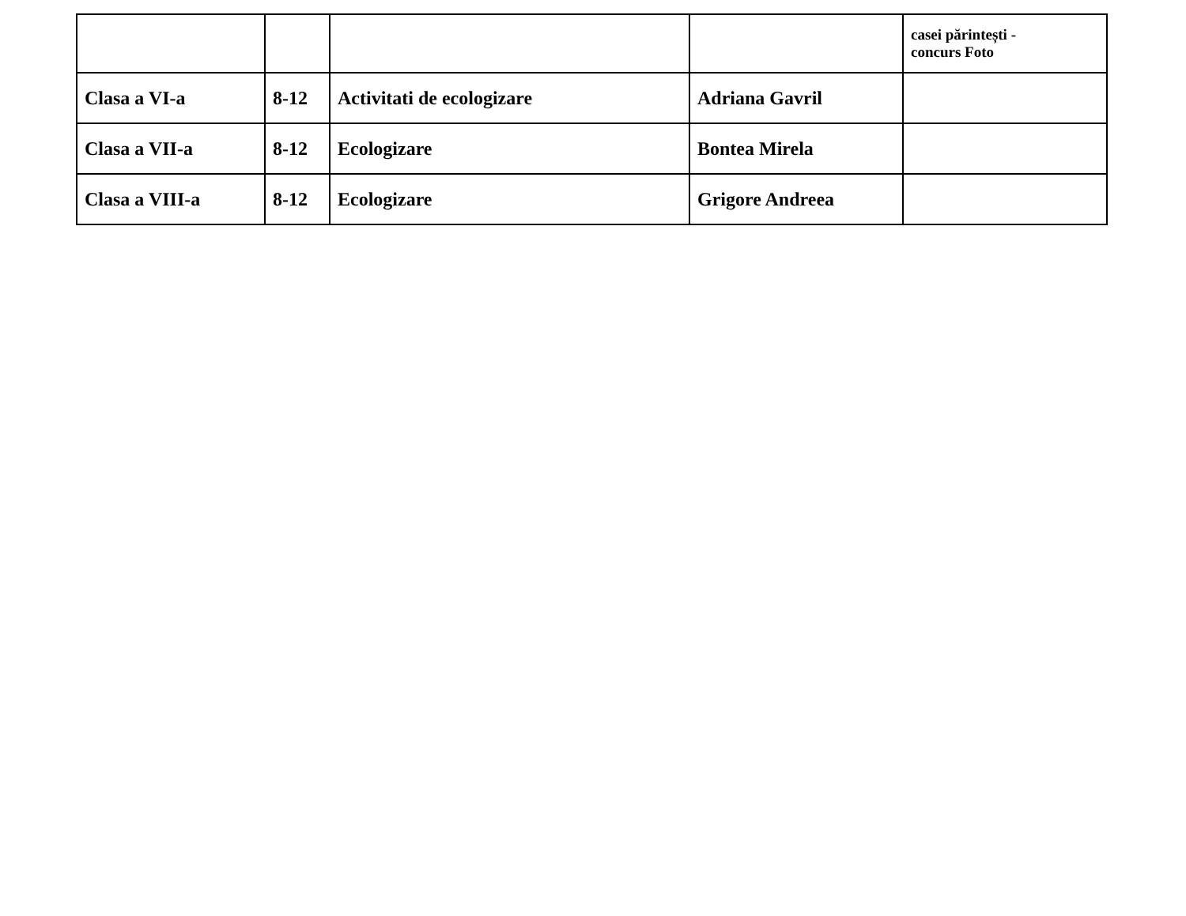| | | | | casei părintești - concurs Foto |
| Clasa a VI-a | 8-12 | Activitati de ecologizare | Adriana Gavril | |
| Clasa a VII-a | 8-12 | Ecologizare | Bontea Mirela | |
| Clasa a VIII-a | 8-12 | Ecologizare | Grigore Andreea | |